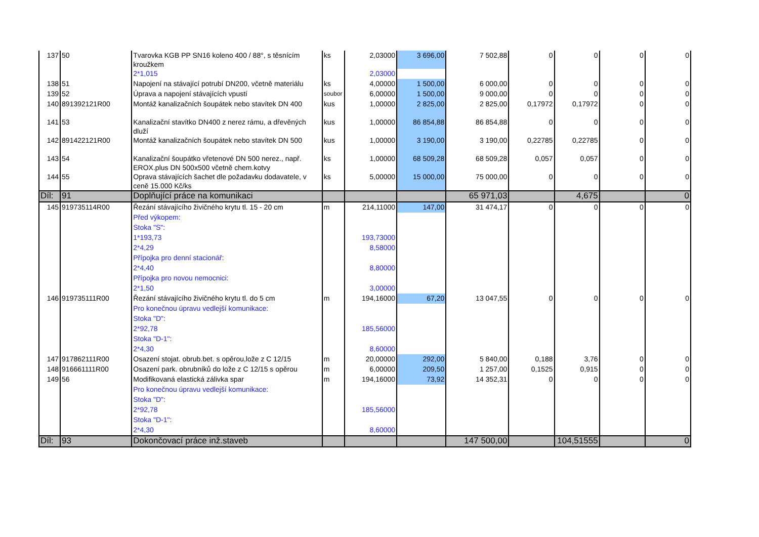| 137 | 50 | Tvarovka KGB PP SN16 koleno 400 / 88°, s těsnícím kroužkem | ks | 2,03000 | 3 696,00 | 7 502,88 | 0 | 0 | 0 | 0 |
| | | 2*1,015 | | 2,03000 | | | | | | |
| 138 | 51 | Napojení na stávající potrubí DN200, včetně materiálu | ks | 4,00000 | 1 500,00 | 6 000,00 | 0 | 0 | 0 | 0 |
| 139 | 52 | Úprava a napojení stávajících vpustí | soubor | 6,00000 | 1 500,00 | 9 000,00 | 0 | 0 | 0 | 0 |
| 140 | 891392121R00 | Montáž kanalizačních šoupátek nebo stavítek DN 400 | kus | 1,00000 | 2 825,00 | 2 825,00 | 0,17972 | 0,17972 | 0 | 0 |
| 141 | 53 | Kanalizační stavítko DN400 z nerez rámu, a dřevěných dluží | kus | 1,00000 | 86 854,88 | 86 854,88 | 0 | 0 | 0 | 0 |
| 142 | 891422121R00 | Montáž kanalizačních šoupátek nebo stavítek DN 500 | kus | 1,00000 | 3 190,00 | 3 190,00 | 0,22785 | 0,22785 | 0 | 0 |
| 143 | 54 | Kanalizační šoupátko vřetenové DN 500 nerez., např. EROX.plus DN 500x500 včetně chem.kotvy | ks | 1,00000 | 68 509,28 | 68 509,28 | 0,057 | 0,057 | 0 | 0 |
| 144 | 55 | Oprava stávajících šachet dle požadavku dodavatele, v ceně 15.000 Kč/ks | ks | 5,00000 | 15 000,00 | 75 000,00 | 0 | 0 | 0 | 0 |
| Díl: | 91 | Doplňující práce na komunikaci | | | | 65 971,03 | | 4,675 | | 0 |
| 145 | 919735114R00 | Řezání stávajícího živičného krytu tl. 15 - 20 cm | m | 214,11000 | 147,00 | 31 474,17 | 0 | 0 | 0 | 0 |
| | | Před výkopem: | | | | | | | | |
| | | Stoka "S": | | | | | | | | |
| | | 1*193,73 | | 193,73000 | | | | | | |
| | | 2*4,29 | | 8,58000 | | | | | | |
| | | Přípojka pro denní stacionář: | | | | | | | | |
| | | 2*4,40 | | 8,80000 | | | | | | |
| | | Přípojka pro novou nemocnici: | | | | | | | | |
| | | 2*1,50 | | 3,00000 | | | | | | |
| 146 | 919735111R00 | Řezání stávajícího živičného krytu tl. do 5 cm | m | 194,16000 | 67,20 | 13 047,55 | 0 | 0 | 0 | 0 |
| | | Pro konečnou úpravu vedlejší komunikace: | | | | | | | | |
| | | Stoka "D": | | | | | | | | |
| | | 2*92,78 | | 185,56000 | | | | | | |
| | | Stoka "D-1": | | | | | | | | |
| | | 2*4,30 | | 8,60000 | | | | | | |
| 147 | 917862111R00 | Osazení stojat. obrub.bet. s opěrou,lože z C 12/15 | m | 20,00000 | 292,00 | 5 840,00 | 0,188 | 3,76 | 0 | 0 |
| 148 | 916661111R00 | Osazení park. obrubníků do lože z C 12/15 s opěrou | m | 6,00000 | 209,50 | 1 257,00 | 0,1525 | 0,915 | 0 | 0 |
| 149 | 56 | Modifikovaná elastická zálivka spar | m | 194,16000 | 73,92 | 14 352,31 | 0 | 0 | 0 | 0 |
| | | Pro konečnou úpravu vedlejší komunikace: | | | | | | | | |
| | | Stoka "D": | | | | | | | | |
| | | 2*92,78 | | 185,56000 | | | | | | |
| | | Stoka "D-1": | | | | | | | | |
| | | 2*4,30 | | 8,60000 | | | | | | |
| Díl: | 93 | Dokončovací práce inž.staveb | | | | 147 500,00 | | 104,51555 | | 0 |